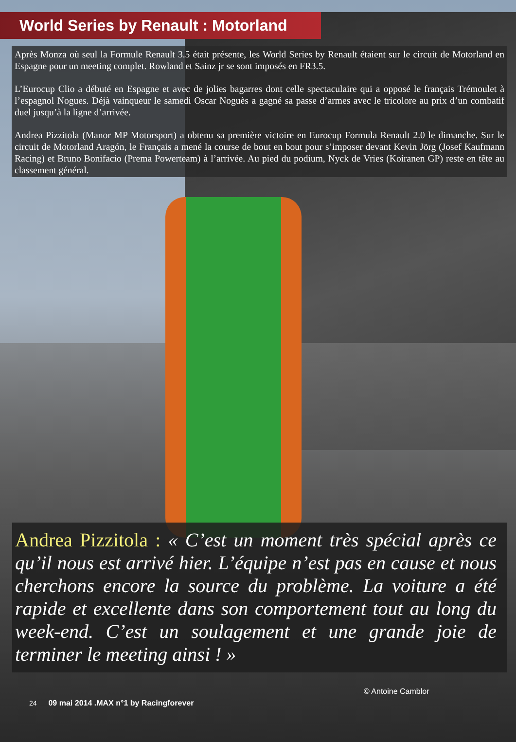World Series by Renault : Motorland
Après Monza où seul la Formule Renault 3.5 était présente, les World Series by Renault étaient sur le circuit de Motorland en Espagne pour un meeting complet. Rowland et Sainz jr se sont imposés en FR3.5.
L’Eurocup Clio a débuté en Espagne et avec de jolies bagarres dont celle spectaculaire qui a opposé le français Trémoulet à l’espagnol Nogues. Déjà vainqueur le samedi Oscar Noguès a gagné sa passe d’armes avec le tricolore au prix d’un combatif duel jusqu’à la ligne d’arrivée.
Andrea Pizzitola (Manor MP Motorsport) a obtenu sa première victoire en Eurocup Formula Renault 2.0 le dimanche. Sur le circuit de Motorland Aragón, le Français a mené la course de bout en bout pour s’imposer devant Kevin Jörg (Josef Kaufmann Racing) et Bruno Bonifacio (Prema Powerteam) à l’arrivée. Au pied du podium, Nyck de Vries (Koiranen GP) reste en tête au classement général.
Andrea Pizzitola : « C’est un moment très spécial après ce qu’il nous est arrivé hier. L’équipe n’est pas en cause et nous cherchons encore la source du problème. La voiture a été rapide et excellente dans son comportement tout au long du week-end. C’est un soulagement et une grande joie de terminer le meeting ainsi ! »
© Antoine Camblor
24 09 mai 2014 .MAX n°1 by Racingforever